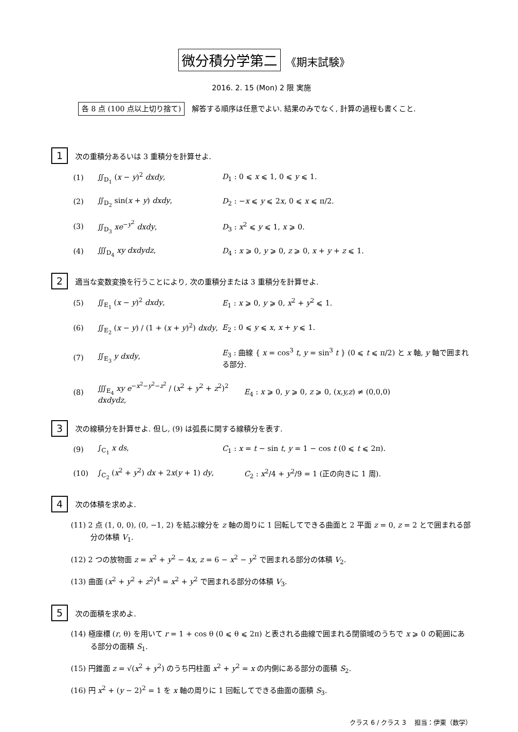微分積分学第二 《期末試験》
2016. 2. 15 (Mon) 2 限 実施
各 8 点 (100 点以上切り捨て) 解答する順序は任意でよい. 結果のみでなく, 計算の過程も書くこと.
1 次の重積分あるいは 3 重積分を計算せよ.
(1) ∬<sub>D<sub>1</sub></sub> (x − y)<sup>2</sup> dxdy, D<sub>1</sub> : 0 ⩽ x ⩽ 1, 0 ⩽ y ⩽ 1.
(2) ∬<sub>D<sub>2</sub></sub> sin(x + y) dxdy, D<sub>2</sub> : −x ⩽ y ⩽ 2x, 0 ⩽ x ⩽ π/2.
(3) ∬<sub>D<sub>3</sub></sub> xe<sup>−y<sup>2</sup></sup> dxdy, D<sub>3</sub> : x<sup>2</sup> ⩽ y ⩽ 1, x ⩾ 0.
(4) ∭<sub>D<sub>4</sub></sub> xy dxdydz, D<sub>4</sub> : x ⩾ 0, y ⩾ 0, z ⩾ 0, x + y + z ⩽ 1.
2 適当な変数変換を行うことにより, 次の重積分または 3 重積分を計算せよ.
(5) ∬<sub>E<sub>1</sub></sub> (x − y)<sup>2</sup> dxdy, E<sub>1</sub> : x ⩾ 0, y ⩾ 0, x<sup>2</sup> + y<sup>2</sup> ⩽ 1.
(6) ∬<sub>E<sub>2</sub></sub> (x − y) / (1 + (x + y)<sup>2</sup>) dxdy, E<sub>2</sub> : 0 ⩽ y ⩽ x, x + y ⩽ 1.
(7) ∬<sub>E<sub>3</sub></sub> y dxdy, E<sub>3</sub> : 曲線 { x = cos<sup>3</sup> t, y = sin<sup>3</sup> t } (0 ⩽ t ⩽ π/2) と x 軸, y 軸で囲まれる部分.
(8) ∭<sub>E<sub>4</sub></sub> xy e<sup>−x<sup>2</sup>−y<sup>2</sup>−z<sup>2</sup></sup> / (x<sup>2</sup> + y<sup>2</sup> + z<sup>2</sup>)<sup>2</sup> dxdydz, E<sub>4</sub> : x ⩾ 0, y ⩾ 0, z ⩾ 0, (x,y,z) ≠ (0,0,0)
3 次の線積分を計算せよ. 但し, (9) は弧長に関する線積分を表す.
(9) ∫<sub>C<sub>1</sub></sub> x ds, C<sub>1</sub> : x = t − sin t, y = 1 − cos t (0 ⩽ t ⩽ 2π).
(10) ∫<sub>C<sub>2</sub></sub> (x<sup>2</sup> + y<sup>2</sup>) dx + 2x(y + 1) dy, C<sub>2</sub> : x<sup>2</sup>/4 + y<sup>2</sup>/9 = 1 (正の向きに 1 周).
4 次の体積を求めよ.
(11) 2 点 (1, 0, 0), (0, −1, 2) を結ぶ線分を z 軸の周りに 1 回転してできる曲面と 2 平面 z = 0, z = 2 とで囲まれる部分の体積 V<sub>1</sub>.
(12) 2 つの放物面 z = x<sup>2</sup> + y<sup>2</sup> − 4x, z = 6 − x<sup>2</sup> − y<sup>2</sup> で囲まれる部分の体積 V<sub>2</sub>.
(13) 曲面 (x<sup>2</sup> + y<sup>2</sup> + z<sup>2</sup>)<sup>4</sup> = x<sup>2</sup> + y<sup>2</sup> で囲まれる部分の体積 V<sub>3</sub>.
5 次の面積を求めよ.
(14) 極座標 (r, θ) を用いて r = 1 + cos θ (0 ⩽ θ ⩽ 2π) と表される曲線で囲まれる閉領域のうちで x ⩾ 0 の範囲にある部分の面積 S<sub>1</sub>.
(15) 円錐面 z = √(x<sup>2</sup> + y<sup>2</sup>) のうち円柱面 x<sup>2</sup> + y<sup>2</sup> = x の内側にある部分の面積 S<sub>2</sub>.
(16) 円 x<sup>2</sup> + (y − 2)<sup>2</sup> = 1 を x 軸の周りに 1 回転してできる曲面の面積 S<sub>3</sub>.
クラス 6 / クラス 3　 担当：伊東（数学）